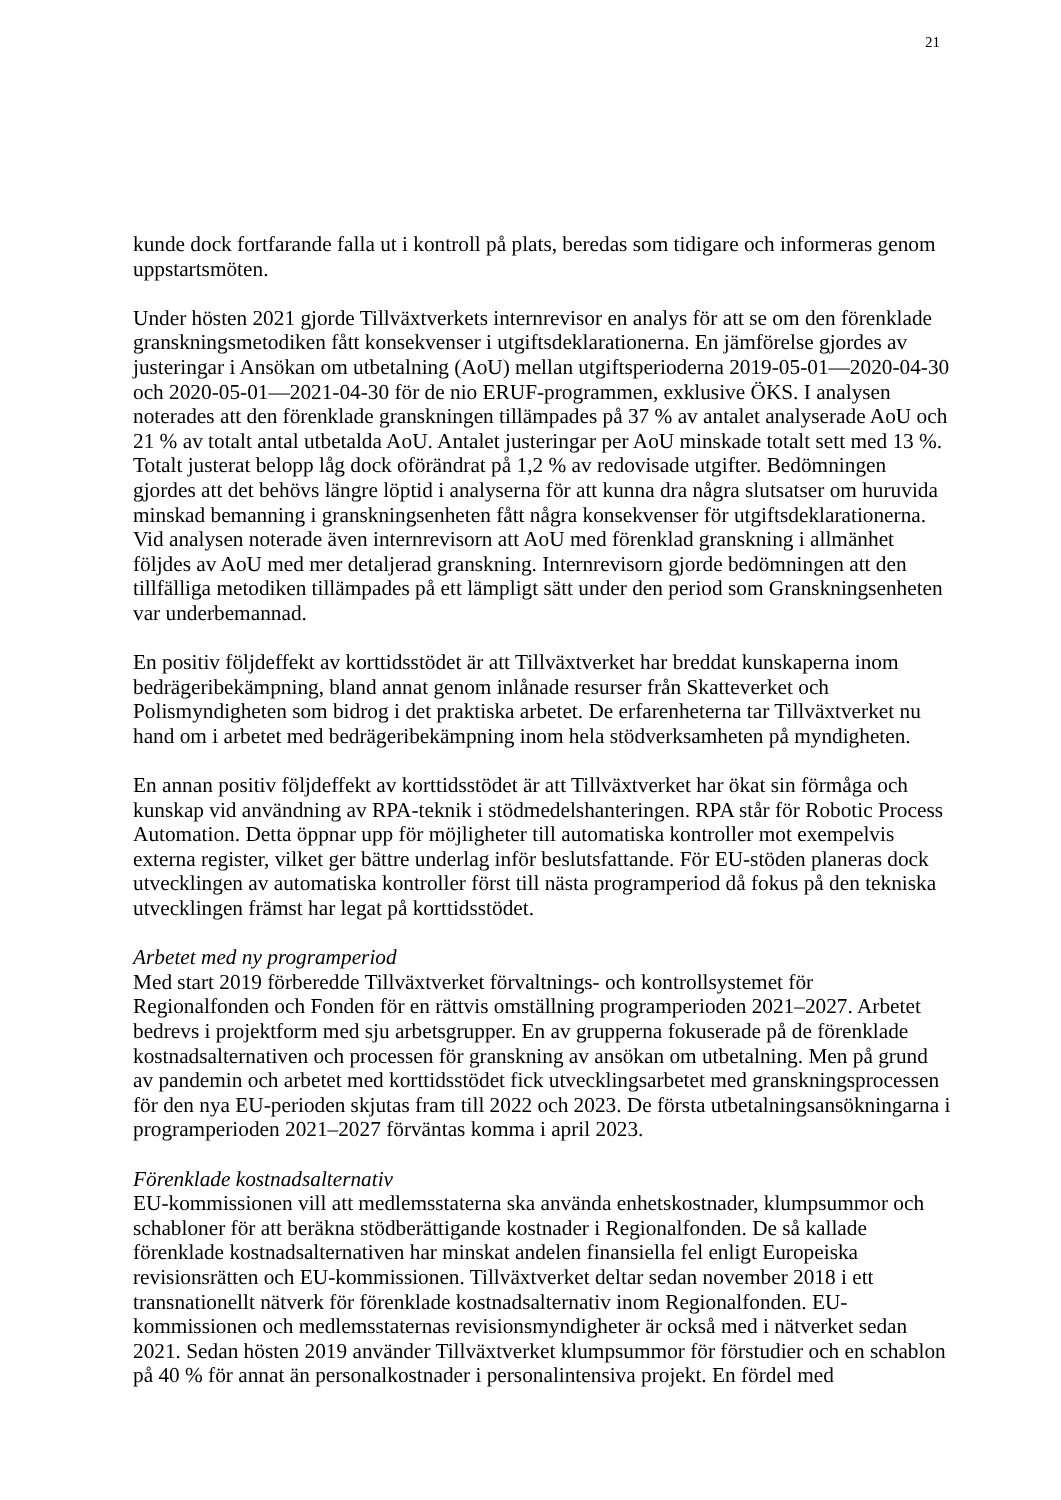21
kunde dock fortfarande falla ut i kontroll på plats, beredas som tidigare och informeras genom uppstartsmöten.
Under hösten 2021 gjorde Tillväxtverkets internrevisor en analys för att se om den förenklade granskningsmetodiken fått konsekvenser i utgiftsdeklarationerna. En jämförelse gjordes av justeringar i Ansökan om utbetalning (AoU) mellan utgiftsperioderna 2019-05-01—2020-04-30 och 2020-05-01—2021-04-30 för de nio ERUF-programmen, exklusive ÖKS. I analysen noterades att den förenklade granskningen tillämpades på 37 % av antalet analyserade AoU och 21 % av totalt antal utbetalda AoU. Antalet justeringar per AoU minskade totalt sett med 13 %. Totalt justerat belopp låg dock oförändrat på 1,2 % av redovisade utgifter. Bedömningen gjordes att det behövs längre löptid i analyserna för att kunna dra några slutsatser om huruvida minskad bemanning i granskningsenheten fått några konsekvenser för utgiftsdeklarationerna. Vid analysen noterade även internrevisorn att AoU med förenklad granskning i allmänhet följdes av AoU med mer detaljerad granskning. Internrevisorn gjorde bedömningen att den tillfälliga metodiken tillämpades på ett lämpligt sätt under den period som Granskningsenheten var underbemannad.
En positiv följdeffekt av korttidsstödet är att Tillväxtverket har breddat kunskaperna inom bedrägeribekämpning, bland annat genom inlånade resurser från Skatteverket och Polismyndigheten som bidrog i det praktiska arbetet. De erfarenheterna tar Tillväxtverket nu hand om i arbetet med bedrägeribekämpning inom hela stödverksamheten på myndigheten.
En annan positiv följdeffekt av korttidsstödet är att Tillväxtverket har ökat sin förmåga och kunskap vid användning av RPA-teknik i stödmedelshanteringen. RPA står för Robotic Process Automation. Detta öppnar upp för möjligheter till automatiska kontroller mot exempelvis externa register, vilket ger bättre underlag inför beslutsfattande. För EU-stöden planeras dock utvecklingen av automatiska kontroller först till nästa programperiod då fokus på den tekniska utvecklingen främst har legat på korttidsstödet.
Arbetet med ny programperiod
Med start 2019 förberedde Tillväxtverket förvaltnings- och kontrollsystemet för Regionalfonden och Fonden för en rättvis omställning programperioden 2021–2027. Arbetet bedrevs i projektform med sju arbetsgrupper. En av grupperna fokuserade på de förenklade kostnadsalternativen och processen för granskning av ansökan om utbetalning. Men på grund av pandemin och arbetet med korttidsstödet fick utvecklingsarbetet med granskningsprocessen för den nya EU-perioden skjutas fram till 2022 och 2023. De första utbetalningsansökningarna i programperioden 2021–2027 förväntas komma i april 2023.
Förenklade kostnadsalternativ
EU-kommissionen vill att medlemsstaterna ska använda enhetskostnader, klumpsummor och schabloner för att beräkna stödberättigande kostnader i Regionalfonden. De så kallade förenklade kostnadsalternativen har minskat andelen finansiella fel enligt Europeiska revisionsrätten och EU-kommissionen. Tillväxtverket deltar sedan november 2018 i ett transnationellt nätverk för förenklade kostnadsalternativ inom Regionalfonden. EU-kommissionen och medlemsstaternas revisionsmyndigheter är också med i nätverket sedan 2021. Sedan hösten 2019 använder Tillväxtverket klumpsummor för förstudier och en schablon på 40 % för annat än personalkostnader i personalintensiva projekt. En fördel med